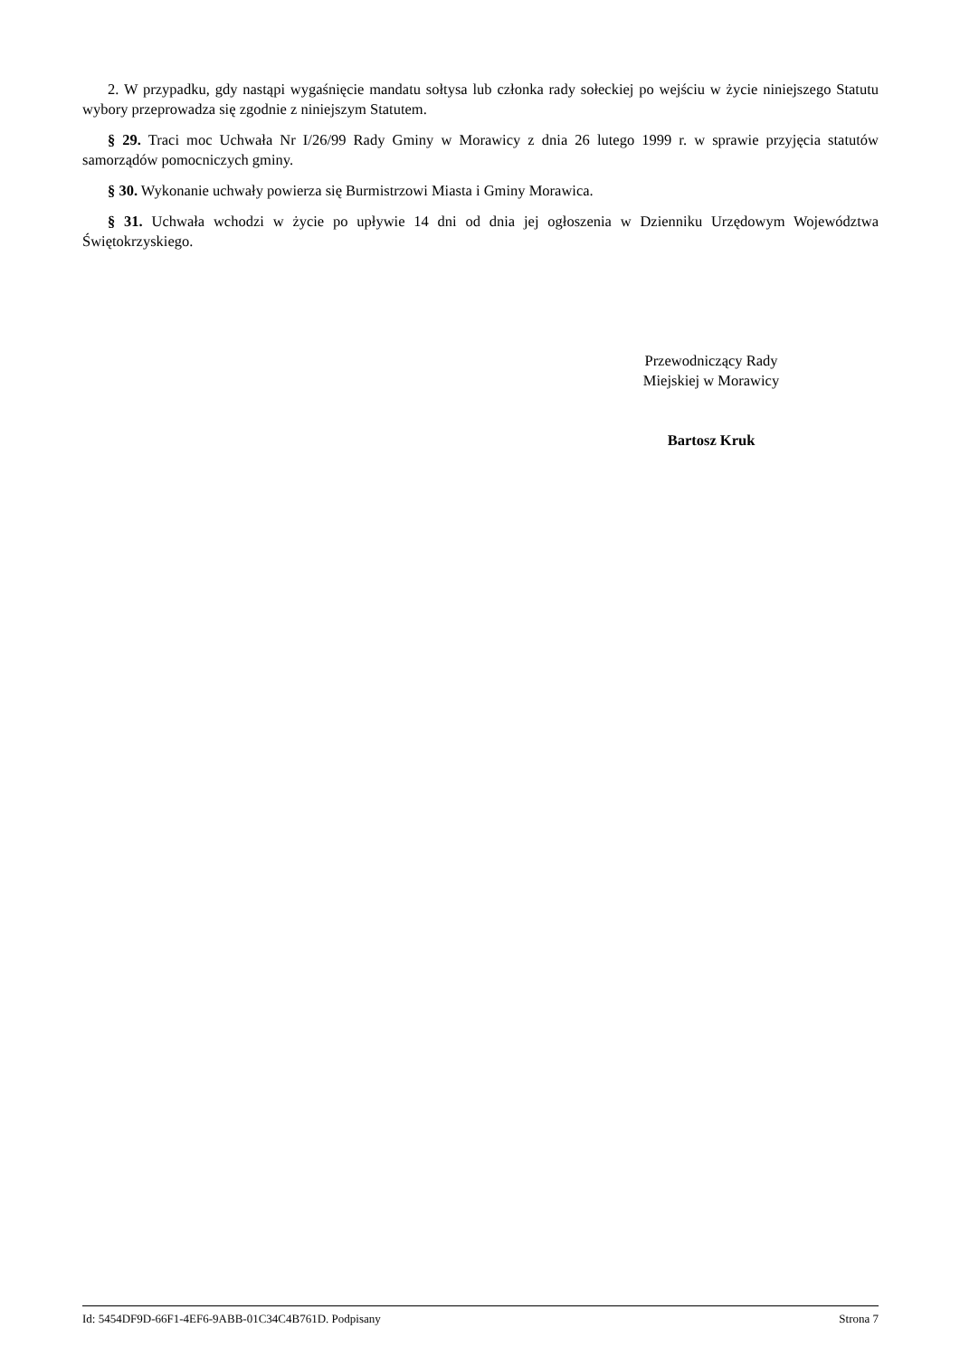2. W przypadku, gdy nastąpi wygaśnięcie mandatu sołtysa lub członka rady sołeckiej po wejściu w życie niniejszego Statutu wybory przeprowadza się zgodnie z niniejszym Statutem.
§ 29. Traci moc Uchwała Nr I/26/99 Rady Gminy w Morawicy z dnia 26 lutego 1999 r. w sprawie przyjęcia statutów samorządów pomocniczych gminy.
§ 30. Wykonanie uchwały powierza się Burmistrzowi Miasta i Gminy Morawica.
§ 31. Uchwała wchodzi w życie po upływie 14 dni od dnia jej ogłoszenia w Dzienniku Urzędowym Województwa Świętokrzyskiego.
Przewodniczący Rady
Miejskiej w Morawicy
Bartosz Kruk
Id: 5454DF9D-66F1-4EF6-9ABB-01C34C4B761D. Podpisany Strona 7